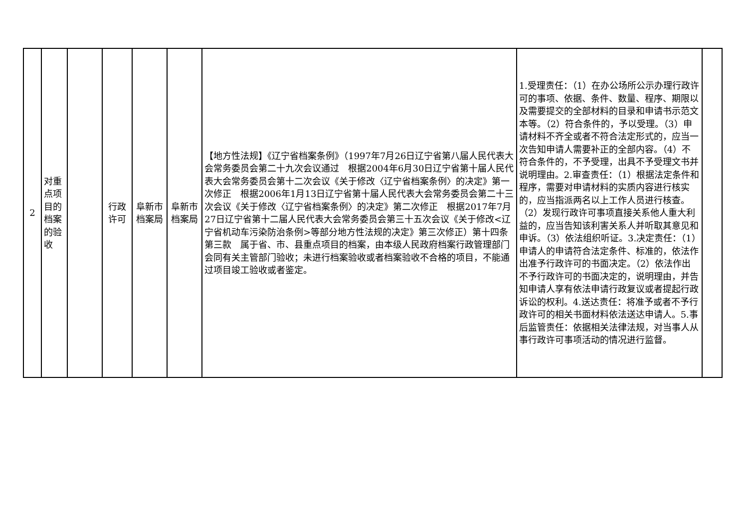| 2 | 对重点项目的档案的验收 | | 行政许可 | 阜新市档案局 | 阜新市档案局 | 【地方性法规】《辽宁省档案条例》（1997年7月26日辽宁省第八届人民代表大会常务委员会第二十九次会议通过 根据2004年6月30日辽宁省第十届人民代表大会常务委员会第十二次会议《关于修改〈辽宁省档案条例〉的决定》第一次修正 根据2006年1月13日辽宁省第十届人民代表大会常务委员会第二十三次会议《关于修改〈辽宁省档案条例〉的决定》第二次修正 根据2017年7月27日辽宁省第十二届人民代表大会常务委员会第三十五次会议《关于修改<辽宁省机动车污染防治条例>等部分地方性法规的决定》第三次修正）第十四条第三款 属于省、市、县重点项目的档案，由本级人民政府档案行政管理部门会同有关主管部门验收；未进行档案验收或者档案验收不合格的项目，不能通过项目竣工验收或者鉴定。 | 1.受理责任：（1）在办公场所公示办理行政许可的事项、依据、条件、数量、程序、期限以及需要提交的全部材料的目录和申请书示范文本等。（2）符合条件的，予以受理。（3）申请材料不齐全或者不符合法定形式的，应当一次告知申请人需要补正的全部内容。（4）不符合条件的，不予受理，出具不予受理文书并说明理由。2.审查责任：（1）根据法定条件和程序，需要对申请材料的实质内容进行核实的，应当指派两名以上工作人员进行核查。（2）发现行政许可事项直接关系他人重大利益的，应当告知该利害关系人并听取其意见和申诉。（3）依法组织听证。3.决定责任：（1）申请人的申请符合法定条件、标准的，依法作出准予行政许可的书面决定。（2）依法作出不予行政许可的书面决定的，说明理由，并告知申请人享有依法申请行政复议或者提起行政诉讼的权利。4.送达责任：将准予或者不予行政许可的相关书面材料依法送达申请人。5.事后监管责任：依据相关法律法规，对当事人从事行政许可事项活动的情况进行监督。 | |